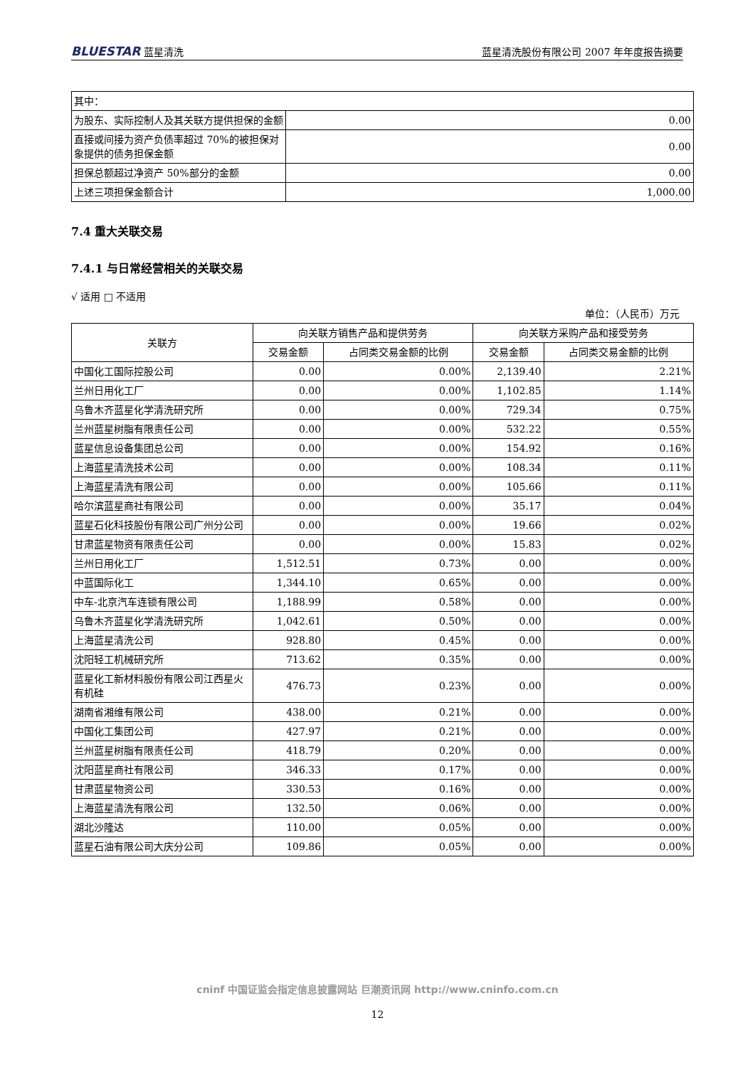BLUESTAR 蓝星清洗 蓝星清洗股份有限公司 2007 年年度报告摘要
| 其中： | |
| 为股东、实际控制人及其关联方提供担保的金额 | 0.00 |
| 直接或间接为资产负债率超过 70%的被担保对象提供的债务担保金额 | 0.00 |
| 担保总额超过净资产 50%部分的金额 | 0.00 |
| 上述三项担保金额合计 | 1,000.00 |
7.4 重大关联交易
7.4.1 与日常经营相关的关联交易
√ 适用 □ 不适用
单位：（人民币）万元
| 关联方 | 向关联方销售产品和提供劳务 | | 向关联方采购产品和接受劳务 | |
| --- | --- | --- | --- | --- |
| | 交易金额 | 占同类交易金额的比例 | 交易金额 | 占同类交易金额的比例 |
| 中国化工国际控股公司 | 0.00 | 0.00% | 2,139.40 | 2.21% |
| 兰州日用化工厂 | 0.00 | 0.00% | 1,102.85 | 1.14% |
| 乌鲁木齐蓝星化学清洗研究所 | 0.00 | 0.00% | 729.34 | 0.75% |
| 兰州蓝星树脂有限责任公司 | 0.00 | 0.00% | 532.22 | 0.55% |
| 蓝星信息设备集团总公司 | 0.00 | 0.00% | 154.92 | 0.16% |
| 上海蓝星清洗技术公司 | 0.00 | 0.00% | 108.34 | 0.11% |
| 上海蓝星清洗有限公司 | 0.00 | 0.00% | 105.66 | 0.11% |
| 哈尔滨蓝星商社有限公司 | 0.00 | 0.00% | 35.17 | 0.04% |
| 蓝星石化科技股份有限公司广州分公司 | 0.00 | 0.00% | 19.66 | 0.02% |
| 甘肃蓝星物资有限责任公司 | 0.00 | 0.00% | 15.83 | 0.02% |
| 兰州日用化工厂 | 1,512.51 | 0.73% | 0.00 | 0.00% |
| 中蓝国际化工 | 1,344.10 | 0.65% | 0.00 | 0.00% |
| 中车-北京汽车连锁有限公司 | 1,188.99 | 0.58% | 0.00 | 0.00% |
| 乌鲁木齐蓝星化学清洗研究所 | 1,042.61 | 0.50% | 0.00 | 0.00% |
| 上海蓝星清洗公司 | 928.80 | 0.45% | 0.00 | 0.00% |
| 沈阳轻工机械研究所 | 713.62 | 0.35% | 0.00 | 0.00% |
| 蓝星化工新材料股份有限公司江西星火有机硅 | 476.73 | 0.23% | 0.00 | 0.00% |
| 湖南省湘维有限公司 | 438.00 | 0.21% | 0.00 | 0.00% |
| 中国化工集团公司 | 427.97 | 0.21% | 0.00 | 0.00% |
| 兰州蓝星树脂有限责任公司 | 418.79 | 0.20% | 0.00 | 0.00% |
| 沈阳蓝星商社有限公司 | 346.33 | 0.17% | 0.00 | 0.00% |
| 甘肃蓝星物资公司 | 330.53 | 0.16% | 0.00 | 0.00% |
| 上海蓝星清洗有限公司 | 132.50 | 0.06% | 0.00 | 0.00% |
| 湖北沙隆达 | 110.00 | 0.05% | 0.00 | 0.00% |
| 蓝星石油有限公司大庆分公司 | 109.86 | 0.05% | 0.00 | 0.00% |
cninf 中国证监会指定信息披露网站 巨潮资讯网 http://www.cninfo.com.cn
12